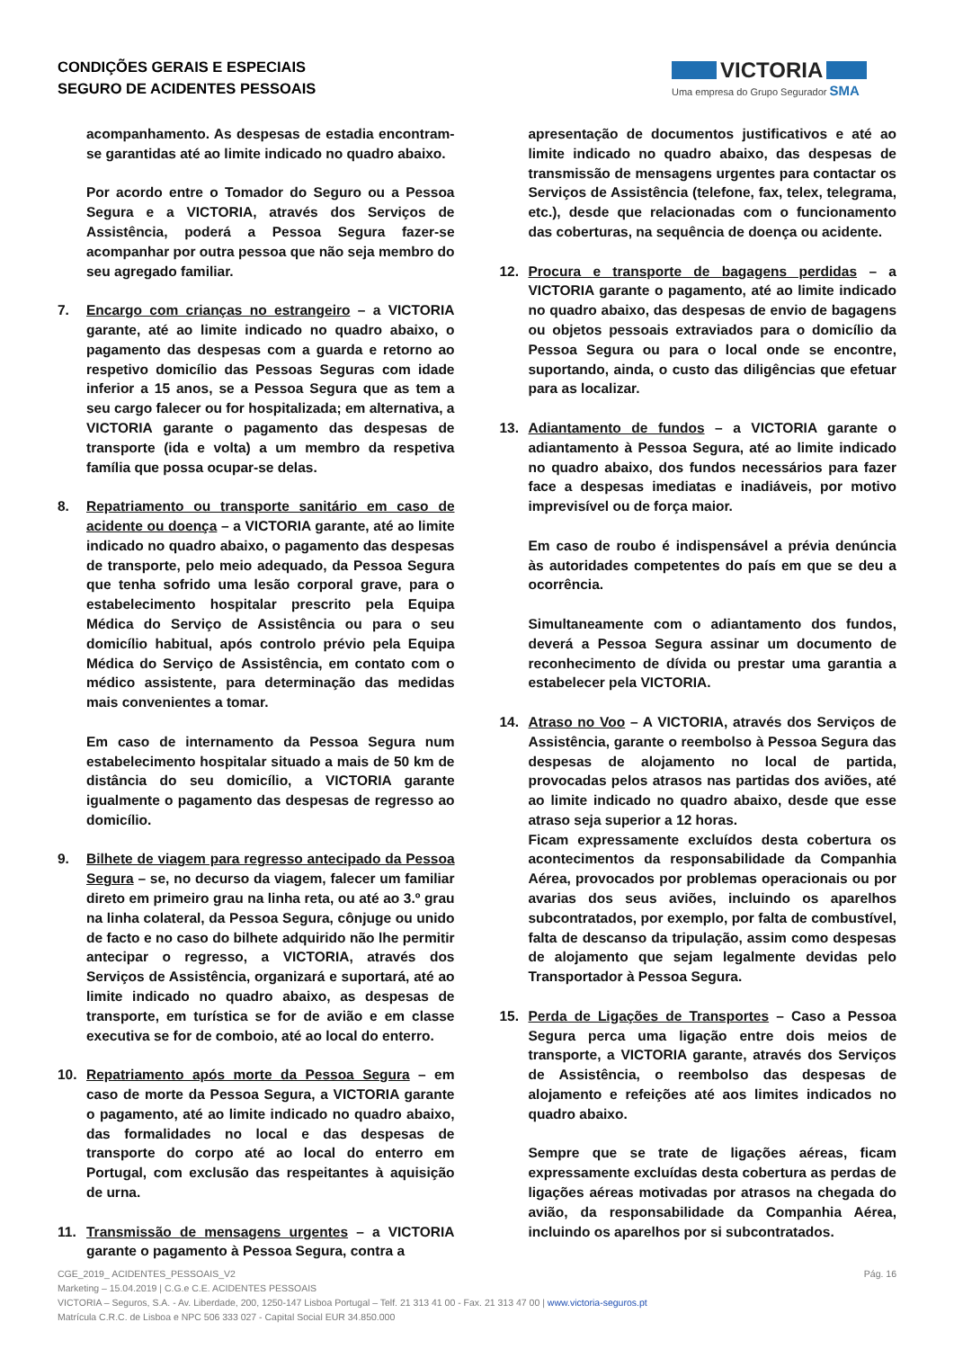CONDIÇÕES GERAIS E ESPECIAIS
SEGURO DE ACIDENTES PESSOAIS
VICTORIA
Uma empresa do Grupo Segurador SMA
acompanhamento. As despesas de estadia encontram-se garantidas até ao limite indicado no quadro abaixo.
Por acordo entre o Tomador do Seguro ou a Pessoa Segura e a VICTORIA, através dos Serviços de Assistência, poderá a Pessoa Segura fazer-se acompanhar por outra pessoa que não seja membro do seu agregado familiar.
7. Encargo com crianças no estrangeiro – a VICTORIA garante, até ao limite indicado no quadro abaixo, o pagamento das despesas com a guarda e retorno ao respetivo domicílio das Pessoas Seguras com idade inferior a 15 anos, se a Pessoa Segura que as tem a seu cargo falecer ou for hospitalizada; em alternativa, a VICTORIA garante o pagamento das despesas de transporte (ida e volta) a um membro da respetiva família que possa ocupar-se delas.
8. Repatriamento ou transporte sanitário em caso de acidente ou doença – a VICTORIA garante, até ao limite indicado no quadro abaixo, o pagamento das despesas de transporte, pelo meio adequado, da Pessoa Segura que tenha sofrido uma lesão corporal grave, para o estabelecimento hospitalar prescrito pela Equipa Médica do Serviço de Assistência ou para o seu domicílio habitual, após controlo prévio pela Equipa Médica do Serviço de Assistência, em contato com o médico assistente, para determinação das medidas mais convenientes a tomar.
Em caso de internamento da Pessoa Segura num estabelecimento hospitalar situado a mais de 50 km de distância do seu domicílio, a VICTORIA garante igualmente o pagamento das despesas de regresso ao domicílio.
9. Bilhete de viagem para regresso antecipado da Pessoa Segura – se, no decurso da viagem, falecer um familiar direto em primeiro grau na linha reta, ou até ao 3.º grau na linha colateral, da Pessoa Segura, cônjuge ou unido de facto e no caso do bilhete adquirido não lhe permitir antecipar o regresso, a VICTORIA, através dos Serviços de Assistência, organizará e suportará, até ao limite indicado no quadro abaixo, as despesas de transporte, em turística se for de avião e em classe executiva se for de comboio, até ao local do enterro.
10. Repatriamento após morte da Pessoa Segura – em caso de morte da Pessoa Segura, a VICTORIA garante o pagamento, até ao limite indicado no quadro abaixo, das formalidades no local e das despesas de transporte do corpo até ao local do enterro em Portugal, com exclusão das respeitantes à aquisição de urna.
11. Transmissão de mensagens urgentes – a VICTORIA garante o pagamento à Pessoa Segura, contra a
apresentação de documentos justificativos e até ao limite indicado no quadro abaixo, das despesas de transmissão de mensagens urgentes para contactar os Serviços de Assistência (telefone, fax, telex, telegrama, etc.), desde que relacionadas com o funcionamento das coberturas, na sequência de doença ou acidente.
12. Procura e transporte de bagagens perdidas – a VICTORIA garante o pagamento, até ao limite indicado no quadro abaixo, das despesas de envio de bagagens ou objetos pessoais extraviados para o domicílio da Pessoa Segura ou para o local onde se encontre, suportando, ainda, o custo das diligências que efetuar para as localizar.
13. Adiantamento de fundos – a VICTORIA garante o adiantamento à Pessoa Segura, até ao limite indicado no quadro abaixo, dos fundos necessários para fazer face a despesas imediatas e inadiáveis, por motivo imprevisível ou de força maior.
Em caso de roubo é indispensável a prévia denúncia às autoridades competentes do país em que se deu a ocorrência.
Simultaneamente com o adiantamento dos fundos, deverá a Pessoa Segura assinar um documento de reconhecimento de dívida ou prestar uma garantia a estabelecer pela VICTORIA.
14. Atraso no Voo – A VICTORIA, através dos Serviços de Assistência, garante o reembolso à Pessoa Segura das despesas de alojamento no local de partida, provocadas pelos atrasos nas partidas dos aviões, até ao limite indicado no quadro abaixo, desde que esse atraso seja superior a 12 horas.
Ficam expressamente excluídos desta cobertura os acontecimentos da responsabilidade da Companhia Aérea, provocados por problemas operacionais ou por avarias dos seus aviões, incluindo os aparelhos subcontratados, por exemplo, por falta de combustível, falta de descanso da tripulação, assim como despesas de alojamento que sejam legalmente devidas pelo Transportador à Pessoa Segura.
15. Perda de Ligações de Transportes – Caso a Pessoa Segura perca uma ligação entre dois meios de transporte, a VICTORIA garante, através dos Serviços de Assistência, o reembolso das despesas de alojamento e refeições até aos limites indicados no quadro abaixo.
Sempre que se trate de ligações aéreas, ficam expressamente excluídas desta cobertura as perdas de ligações aéreas motivadas por atrasos na chegada do avião, da responsabilidade da Companhia Aérea, incluindo os aparelhos por si subcontratados.
CGE_2019_ ACIDENTES_PESSOAIS_V2 Pág. 16
Marketing – 15.04.2019 | C.G.e C.E. ACIDENTES PESSOAIS
VICTORIA – Seguros, S.A. - Av. Liberdade, 200, 1250-147 Lisboa Portugal – Telf. 21 313 41 00 - Fax. 21 313 47 00 | www.victoria-seguros.pt
Matrícula C.R.C. de Lisboa e NPC 506 333 027 - Capital Social EUR 34.850.000